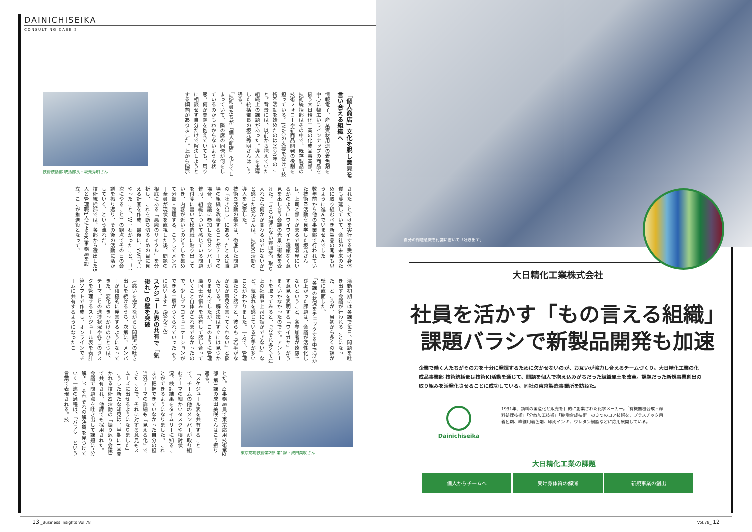自分の問題意識を付箋に書いて「吐き出す」
大日精化工業株式会社
社員を活かす「もの言える組織」
課題バラシで新製品開発も加速
企業で働く人たちがその力を十分に発揮するために欠かせないのが、お互いが協力し合えるチームづくり。大日精化工業の化成品事業部 技術統括部は技術KI活動を通じて、問題を個人で抱え込みがちだった組織風土を改革。課題だった新規事業創出の取り組みを活発化させることに成功している。同社の東京製造事業所を訪ねた。
Dainichiseika
1931年、顔料の国産化と販売を目的に創業された化学メーカー。「有機無機合成・顔料処理技術」「分散加工技術」「樹脂合成技術」の３つのコア技術を、プラスチック用着色剤、繊維用着色剤、印刷インキ、ウレタン樹脂などに応用展開している。
大日精化工業の課題
個人からチームへ 受け身体質の解消 新規事業の創出
DAINICHISEIKA
CONSULTING CASE 2
「個人商店」文化を脱し意見を言い合える組織へ
情報電子、産業資材用途の着色剤を中心に幅広いラインナップの商品を扱う大日精化工業の化成品事業部。技術統括部はその中で、既存製品の技術フォローや新商品開発の役割を担っている。JMACの支援を受けて技術KI活動を始めたのは2020年のこと。背景には、以前から抱えていた組織上の課題があった。導入を主導した統括部長の坂元秀明さんはこう語る。
「技術員たちが『個人商店』化してしまっていて、隣の席の同僚が何をしているのかもわからないような状態。何か問題を抱えていても、周りに相談せず自分だけで解決しようとする傾向がありました。上から指示
技術統括部 統括部長・坂元秀明さん
されたことだけを実行する受け身体質も蔓延していて、会社の未来のために取り組むべき新製品の開発も思うように進んでいませんでした」
数年前から他の事業部で行われていた技術KI活動を見学した坂元さんは、上司と部下がまるで居酒屋にいるかのようにワイワイと遠慮なく意見を出し合う会議の光景に衝撃を受けた。「うちの部にない雰囲気。取り入れたら何かが変わるのではないか」と感じた坂元さんは、技術KI活動の導入を決意した。
技術KI活動の基本は、徹底した問題の「吐き出し」にある。たとえば職場の組織を改善することがテーマの場合、会議に参加した各メンバーが普段、組織について感じている問題を付箋に書いて模造紙に貼り出していき、内容が近いものどうしを集めて分類・整理する。こうしてメンバー全員が現状を直視した後、問題の根底にある「悪魔のサイクル」を分析し、これを断ち切るための目に見える計画を作成。最後に、YWT（Y：やったこと、W：わかったこと、T：次にやること）の観点でその日の会議を振り返り、その後の活動に活かしていく、という流れだ。
技術統括部では、各部から選出した5人と管理職1人によるKI事務局を設立。ここが推進役となって、
活動初期には各課で毎日、問題を吐き出す会議が行われることになった。ところが、当初から多くの課が壁に直面した。
「各課の状況をチェックする中で浮かび上がった課題は、会議が活性化しないということ。各参加者が遠慮せず意見を表明する『ワイガヤ』がうまくいかなかったのです。アンケートを取ってみると、『おそれ多くて年上の社員や上司に話ができない』など、気後れを感じている若手が多いことがわかりました。一方で、管理職たちと話すと、彼らも『若手がなかなか意見を言ってくれない』と悩んでいる。解決策はすぐには見つかりませんでしたが、このように管理職同士が悩みを共有して話し合っていくこと自体がこれまでなかったので、少しずつコミュニケーションができる土壌がつくられていったように思います」（坂元さん）
スケジュール表の共有で「気後れ」の壁を突破
戸惑いを抱えながらも問題点の吐き出しを続けるうち、次第に、メンバーが積極的に発言するようになってきた。変化のきっかけのひとつは、テーマごとの進捗状況や各自のタスクを管理するスケジュール表を表計算ソフトで作成し、オンラインでチームに共有するようになったこ
東京応用技術第2部 第1課・成田美咲さん
とだ。KI事務局員で東京応用技術第2部 第1課の成田美咲さんはこう振り返る。
「スケジュール表を共有することで、チームの他のメンバーが取り組むテーマの細かいタスクや検討状況、検討結果をタイムリーに知ることができるようになりました。これまで把握できていなかった自分の担当外テーマの詳細も『見える化』できたことで、それに対する意見もスムーズに出せるようになりました」
こうした新たな知見は、半期に1回開かれる技術KI活動の「振り返り会議」で共有され、他課でも採用された。会議で問題点を吐き出して課題に“分解”し、それぞれの解決策を見つけていく一連の過程は、「バラシ」という言葉で表現される。技
13 _Business Insights Vol.78 Vol.78_ 12